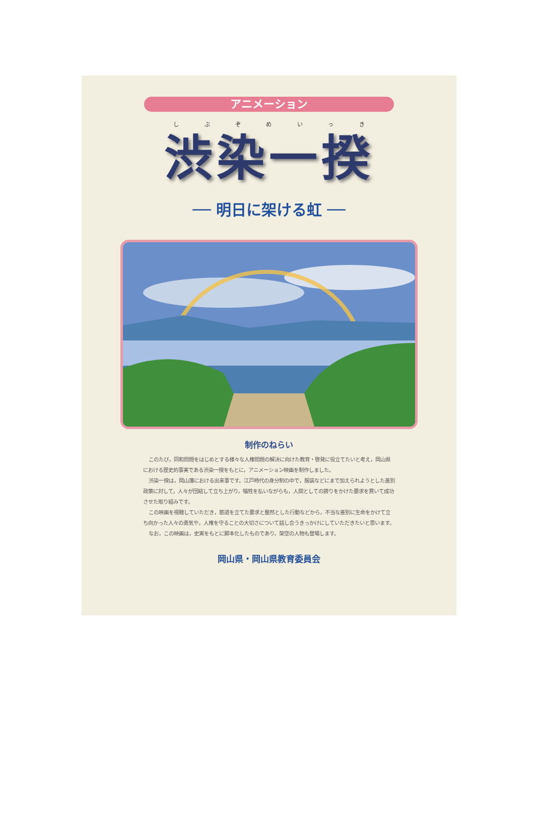アニメーション
しぶぞめいっき
渋染一揆
── 明日に架ける虹 ──
制作のねらい
このたび，同和問題をはじめとする様々な人権問題の解決に向けた教育・啓発に役立てたいと考え，岡山県における歴史的事実である渋染一揆をもとに，アニメーション映画を制作しました。
渋染一揆は，岡山藩における出来事です。江戸時代の身分制の中で，服装などにまで加えられようとした差別政策に対して，人々が団結して立ち上がり，犠牲を払いながらも，人間としての誇りをかけた要求を貫いて成功させた取り組みです。
この映画を視聴していただき，筋道を立てた要求と整然とした行動などから，不当な差別に生命をかけて立ち向かった人々の勇気や，人権を守ることの大切さについて話し合うきっかけにしていただきたいと思います。
なお，この映画は，史実をもとに脚本化したものであり，架空の人物も登場します。
岡山県・岡山県教育委員会